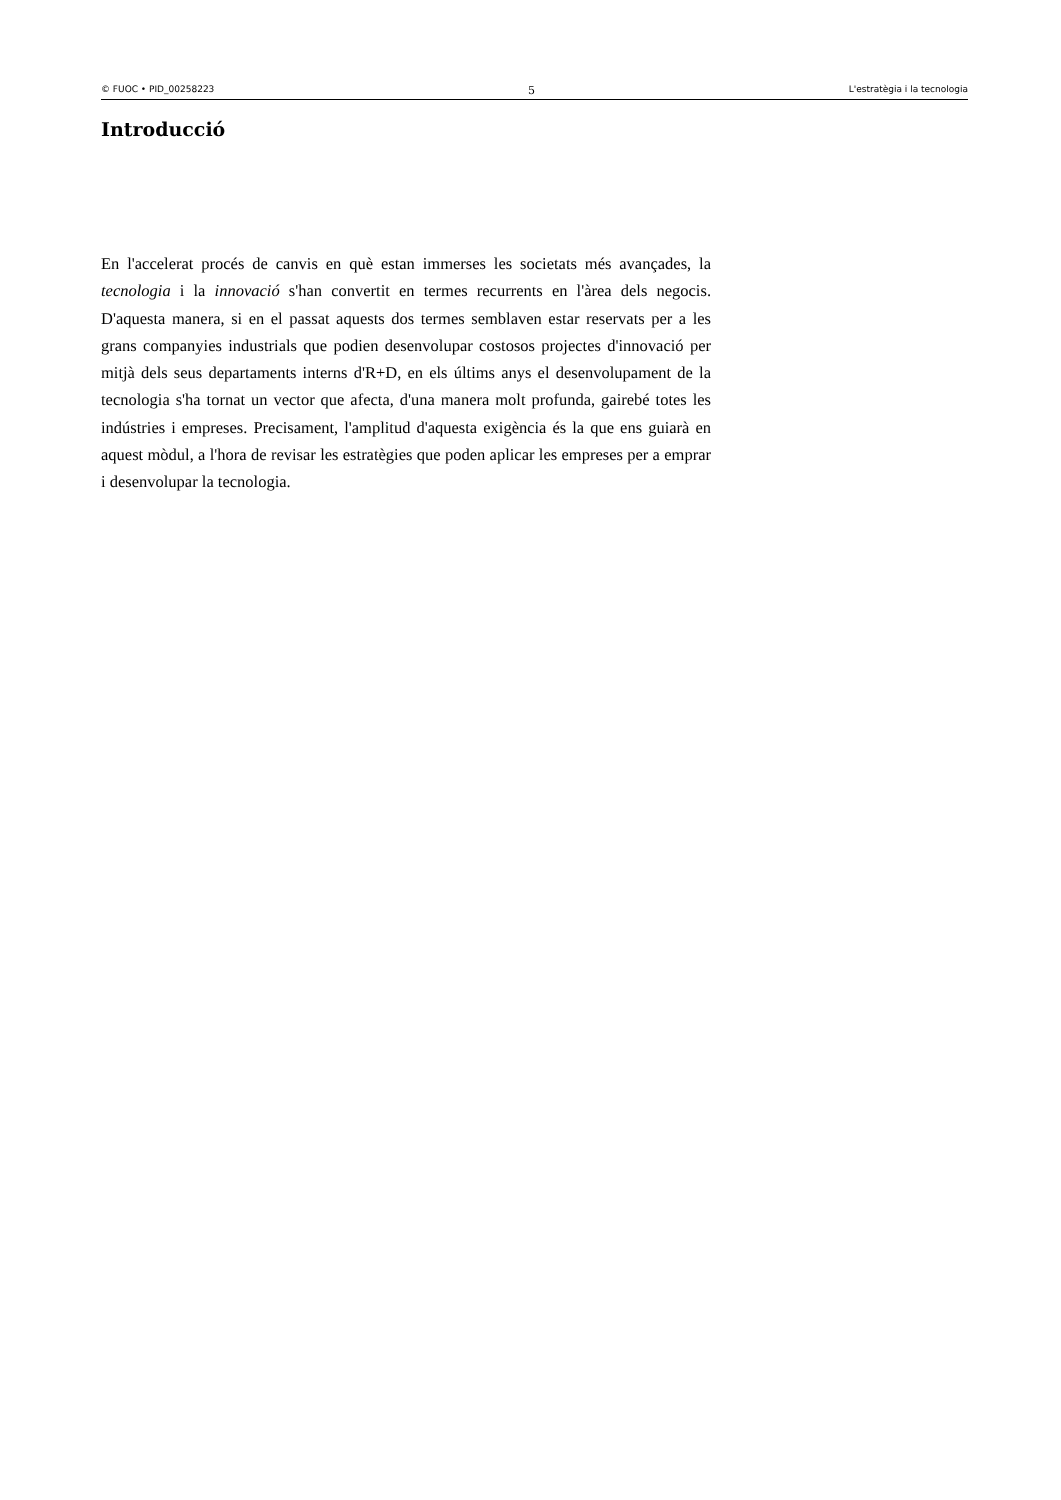© FUOC • PID_00258223 5 L'estratègia i la tecnologia
Introducció
En l'accelerat procés de canvis en què estan immerses les societats més avançades, la tecnologia i la innovació s'han convertit en termes recurrents en l'àrea dels negocis. D'aquesta manera, si en el passat aquests dos termes semblaven estar reservats per a les grans companyies industrials que podien desenvolupar costosos projectes d'innovació per mitjà dels seus departaments interns d'R+D, en els últims anys el desenvolupament de la tecnologia s'ha tornat un vector que afecta, d'una manera molt profunda, gairebé totes les indústries i empreses. Precisament, l'amplitud d'aquesta exigència és la que ens guiarà en aquest mòdul, a l'hora de revisar les estratègies que poden aplicar les empreses per a emprar i desenvolupar la tecnologia.